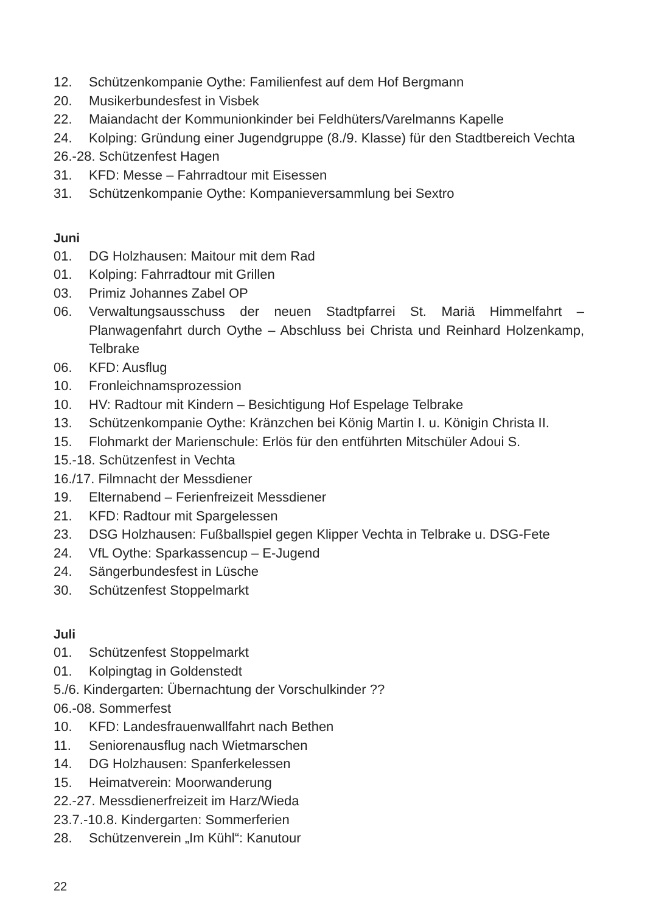12. Schützenkompanie Oythe: Familienfest auf dem Hof Bergmann
20. Musikerbundesfest in Visbek
22. Maiandacht der Kommunionkinder bei Feldhüters/Varelmanns Kapelle
24. Kolping: Gründung einer Jugendgruppe (8./9. Klasse) für den Stadtbereich Vechta
26.-28. Schützenfest Hagen
31. KFD: Messe – Fahrradtour mit Eisessen
31. Schützenkompanie Oythe: Kompanieversammlung bei Sextro
Juni
01. DG Holzhausen: Maitour mit dem Rad
01. Kolping: Fahrradtour mit Grillen
03. Primiz Johannes Zabel OP
06. Verwaltungsausschuss der neuen Stadtpfarrei St. Mariä Himmelfahrt – Planwagenfahrt durch Oythe – Abschluss bei Christa und Reinhard Holzen­kamp, Telbrake
06. KFD: Ausflug
10. Fronleichnamsprozession
10. HV: Radtour mit Kindern – Besichtigung Hof Espelage Telbrake
13. Schützenkompanie Oythe: Kränzchen bei König Martin I. u. Königin Christa II.
15. Flohmarkt der Marienschule: Erlös für den entführten Mitschüler Adoui S.
15.-18. Schützenfest in Vechta
16./17. Filmnacht der Messdiener
19. Elternabend – Ferienfreizeit Messdiener
21. KFD: Radtour mit Spargelessen
23. DSG Holzhausen: Fußballspiel gegen Klipper Vechta in Telbrake u. DSG-Fete
24. VfL Oythe: Sparkassencup – E-Jugend
24. Sängerbundesfest in Lüsche
30. Schützenfest Stoppelmarkt
Juli
01. Schützenfest Stoppelmarkt
01. Kolpingtag in Goldenstedt
5./6. Kindergarten: Übernachtung der Vorschulkinder ??
06.-08. Sommerfest
10. KFD: Landesfrauenwallfahrt nach Bethen
11. Seniorenausflug nach Wietmarschen
14. DG Holzhausen: Spanferkelessen
15. Heimatverein: Moorwanderung
22.-27. Messdienerfreizeit im Harz/Wieda
23.7.-10.8. Kindergarten: Sommerferien
28. Schützenverein „Im Kühl“: Kanutour
22